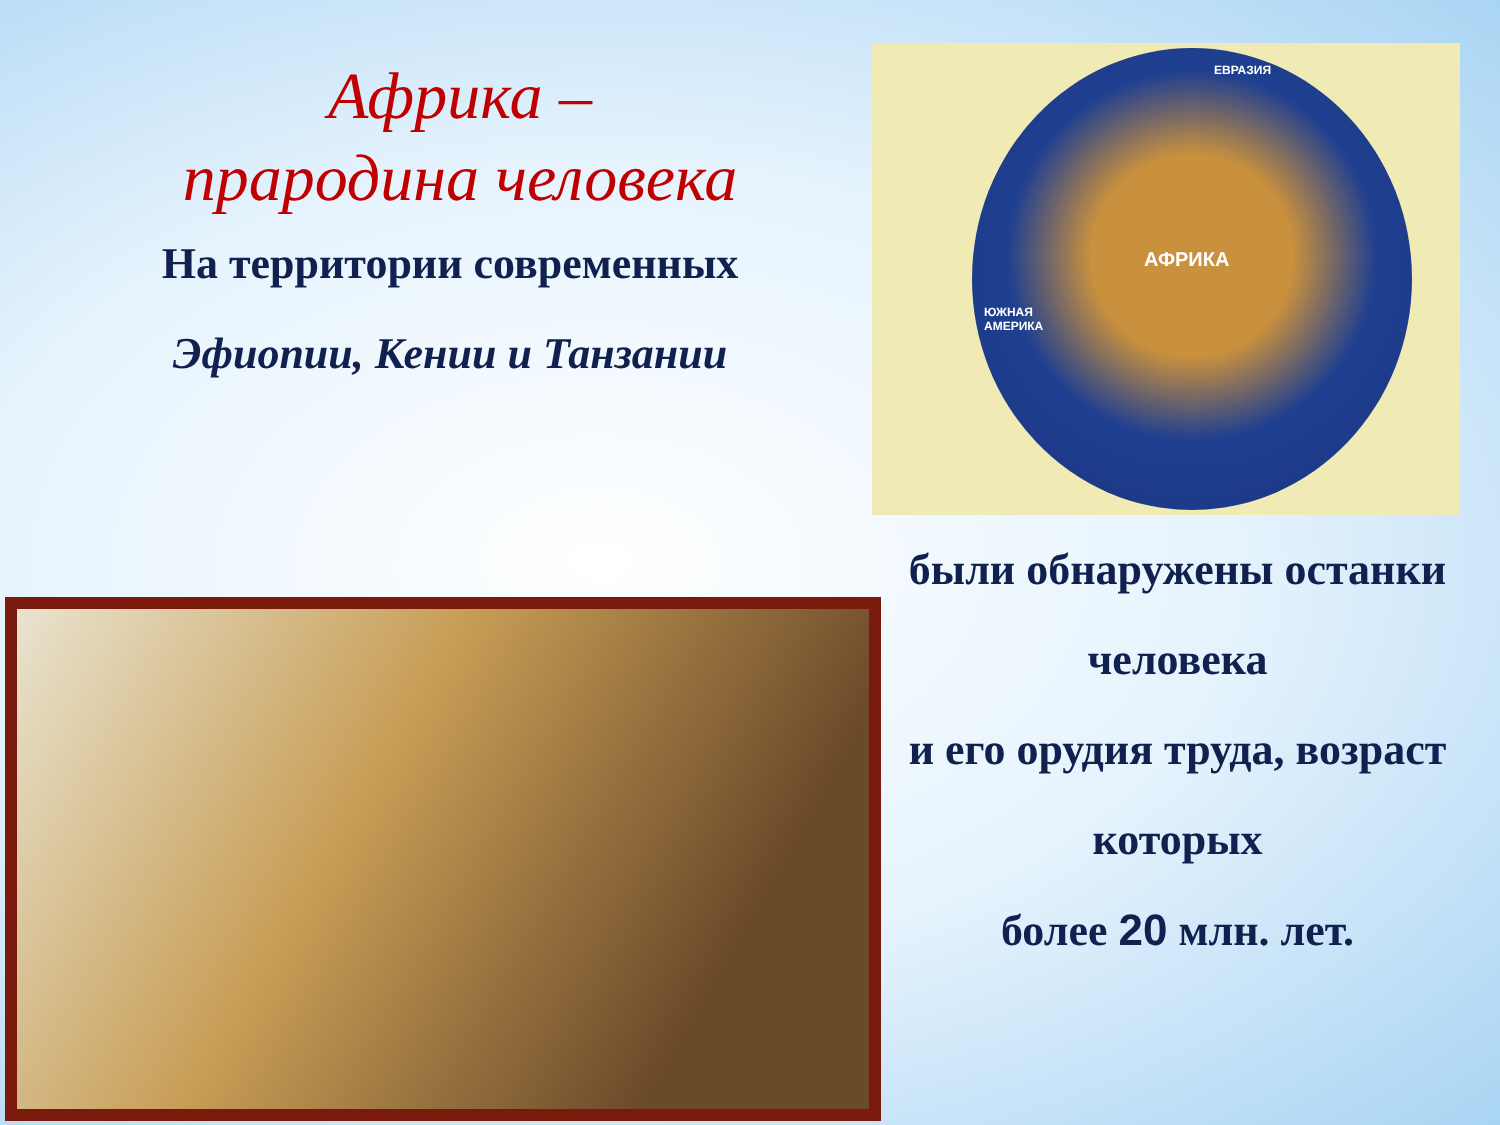Африка –
прародина человека
На территории современных
Эфиопии, Кении и Танзании
ЕВРАЗИЯ
АФРИКА
ЮЖНАЯ
АМЕРИКА
были обнаружены останки
человека
и его орудия труда, возраст
которых
более 20 млн. лет.